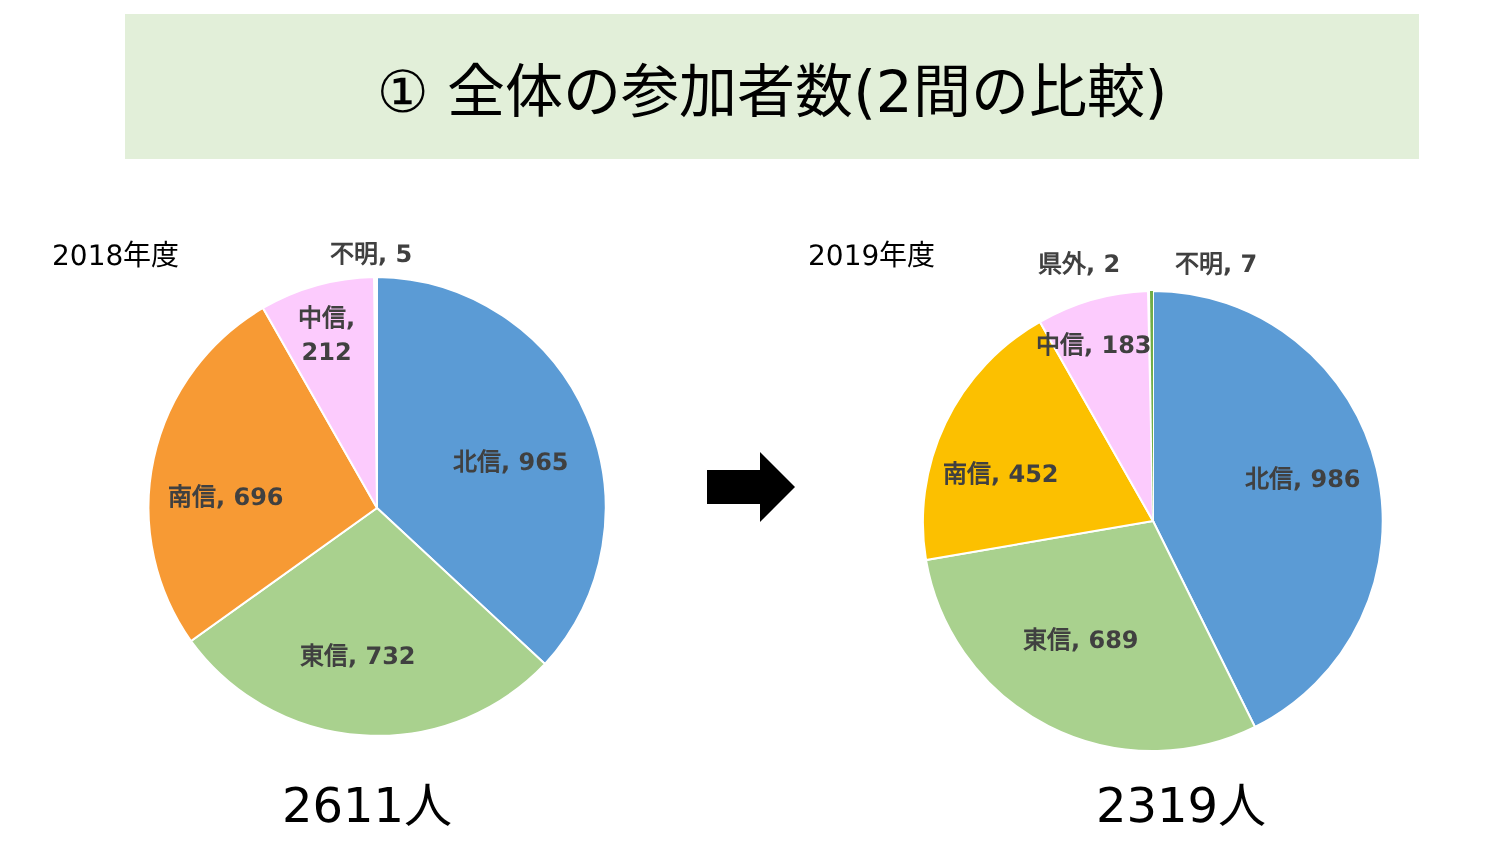① 全体の参加者数(2間の比較)
2018年度 不明, 5
中信,
212
北信, 965
南信, 696
東信, 732
2611人
2019年度 県外, 2 不明, 7
中信, 183
北信, 986
南信, 452
東信, 689
2319人